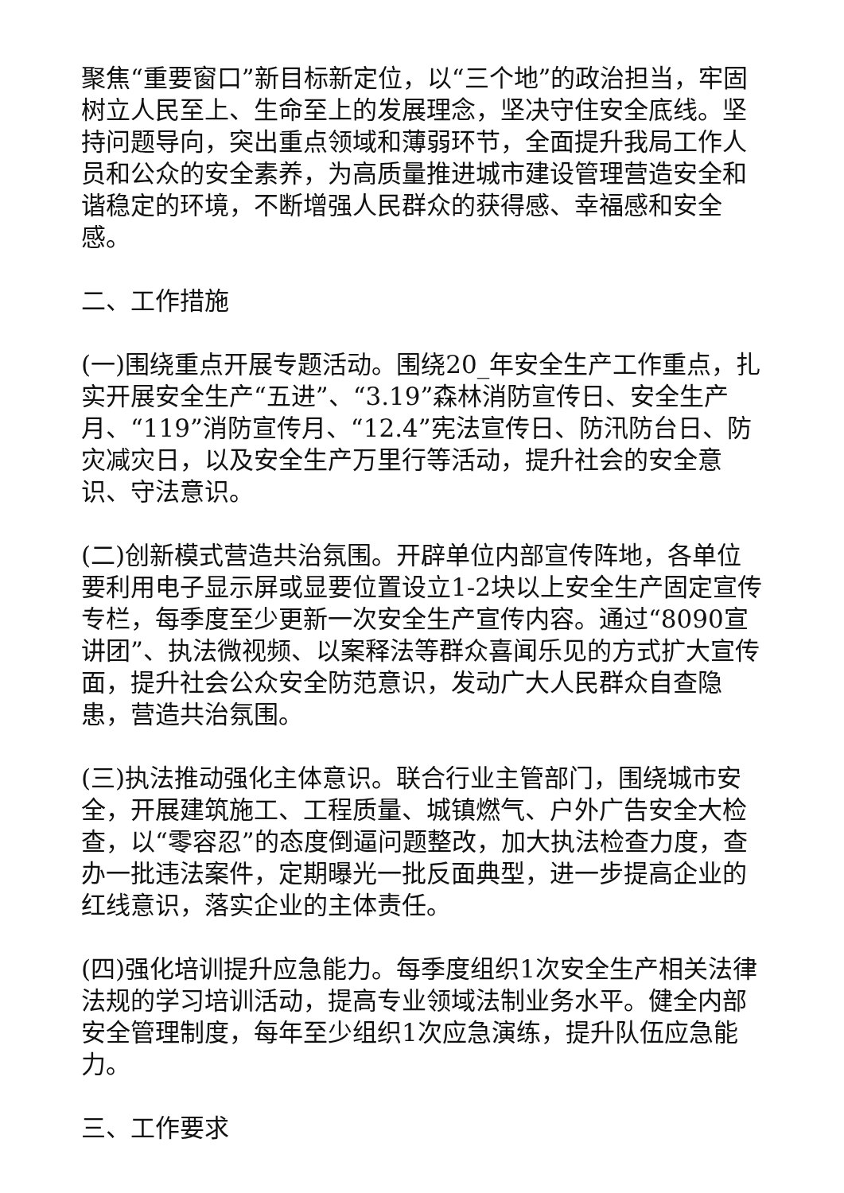聚焦“重要窗口”新目标新定位，以“三个地”的政治担当，牢固树立人民至上、生命至上的发展理念，坚决守住安全底线。坚持问题导向，突出重点领域和薄弱环节，全面提升我局工作人员和公众的安全素养，为高质量推进城市建设管理营造安全和谐稳定的环境，不断增强人民群众的获得感、幸福感和安全感。
二、工作措施
(一)围绕重点开展专题活动。围绕20_年安全生产工作重点，扎实开展安全生产“五进”、“3.19”森林消防宣传日、安全生产月、“119”消防宣传月、“12.4”宪法宣传日、防汛防台日、防灾减灾日，以及安全生产万里行等活动，提升社会的安全意识、守法意识。
(二)创新模式营造共治氛围。开辟单位内部宣传阵地，各单位要利用电子显示屏或显要位置设立1-2块以上安全生产固定宣传专栏，每季度至少更新一次安全生产宣传内容。通过“8090宣讲团”、执法微视频、以案释法等群众喜闻乐见的方式扩大宣传面，提升社会公众安全防范意识，发动广大人民群众自查隐患，营造共治氛围。
(三)执法推动强化主体意识。联合行业主管部门，围绕城市安全，开展建筑施工、工程质量、城镇燃气、户外广告安全大检查，以“零容忍”的态度倒逼问题整改，加大执法检查力度，查办一批违法案件，定期曝光一批反面典型，进一步提高企业的红线意识，落实企业的主体责任。
(四)强化培训提升应急能力。每季度组织1次安全生产相关法律法规的学习培训活动，提高专业领域法制业务水平。健全内部安全管理制度，每年至少组织1次应急演练，提升队伍应急能力。
三、工作要求